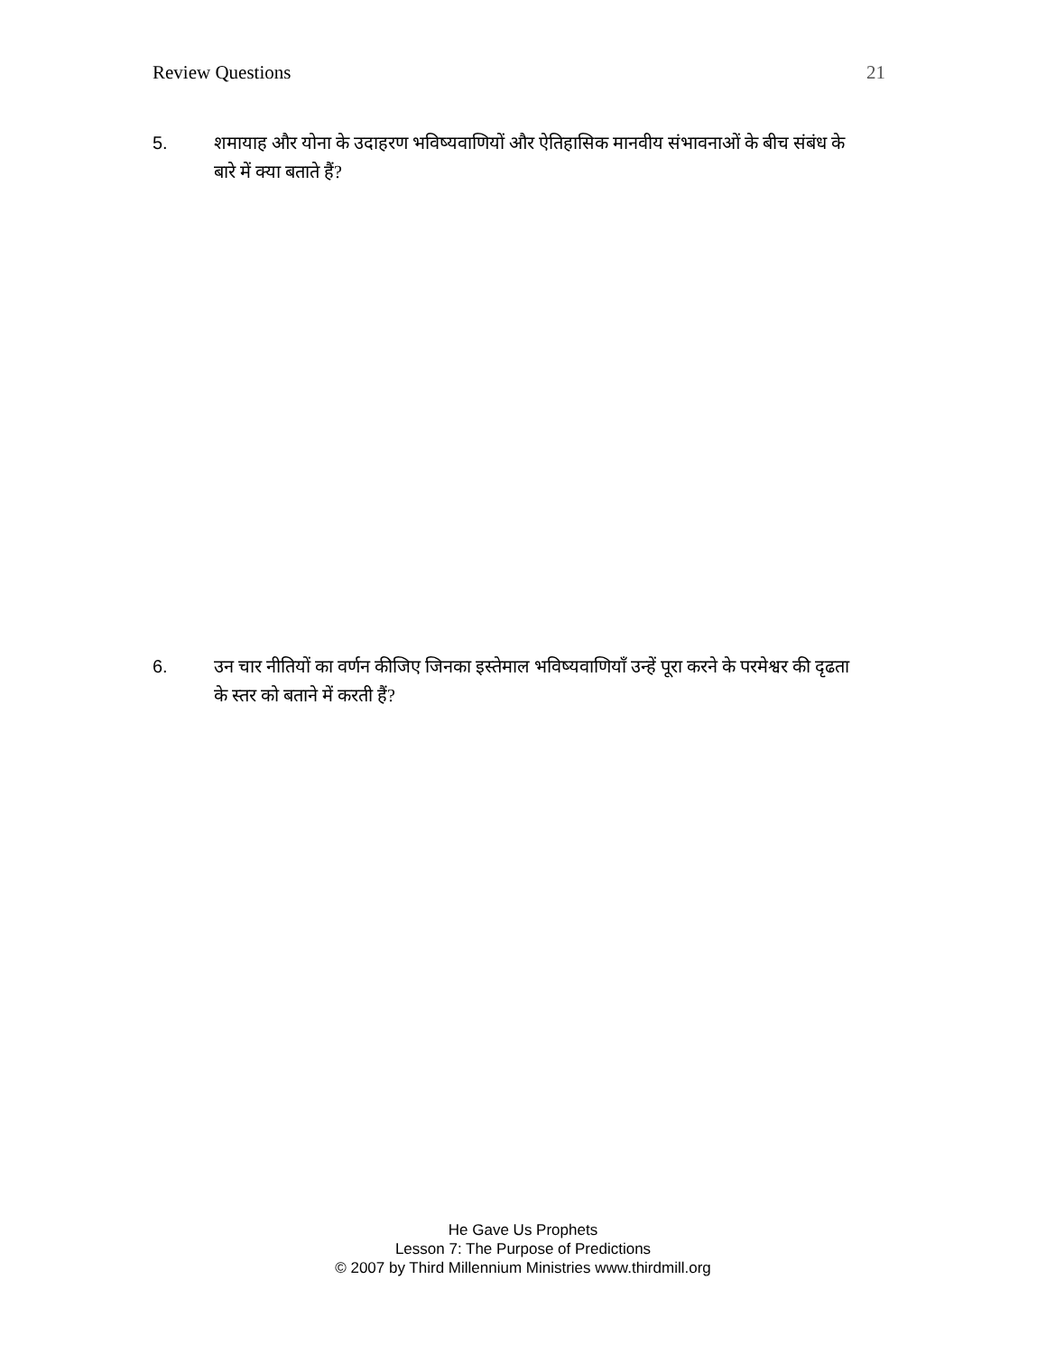Review Questions 21
5. शमायाह और योना के उदाहरण भविष्यवाणियों और ऐतिहासिक मानवीय संभावनाओं के बीच संबंध के बारे में क्या बताते हैं?
6. उन चार नीतियों का वर्णन कीजिए जिनका इस्तेमाल भविष्यवाणियाँ उन्हें पूरा करने के परमेश्वर की दृढता के स्तर को बताने में करती हैं?
He Gave Us Prophets
Lesson 7: The Purpose of Predictions
© 2007 by Third Millennium Ministries www.thirdmill.org